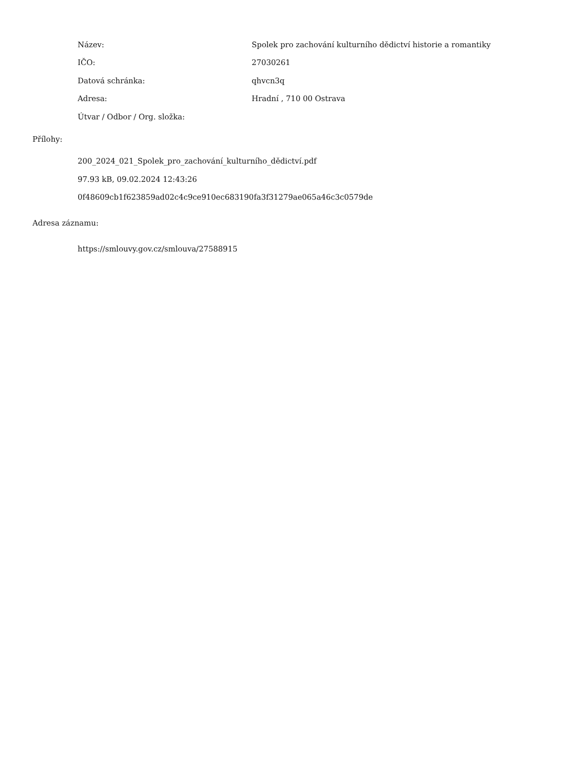Název:
Spolek pro zachování kulturního dědictví historie a romantiky
IČO: 27030261
Datová schránka: qhvcn3q
Adresa: Hradní , 710 00 Ostrava
Útvar / Odbor / Org. složka:
Přílohy:
200_2024_021_Spolek_pro_zachování_kulturního_dědictví.pdf
97.93 kB, 09.02.2024 12:43:26
0f48609cb1f623859ad02c4c9ce910ec683190fa3f31279ae065a46c3c0579de
Adresa záznamu:
https://smlouvy.gov.cz/smlouva/27588915